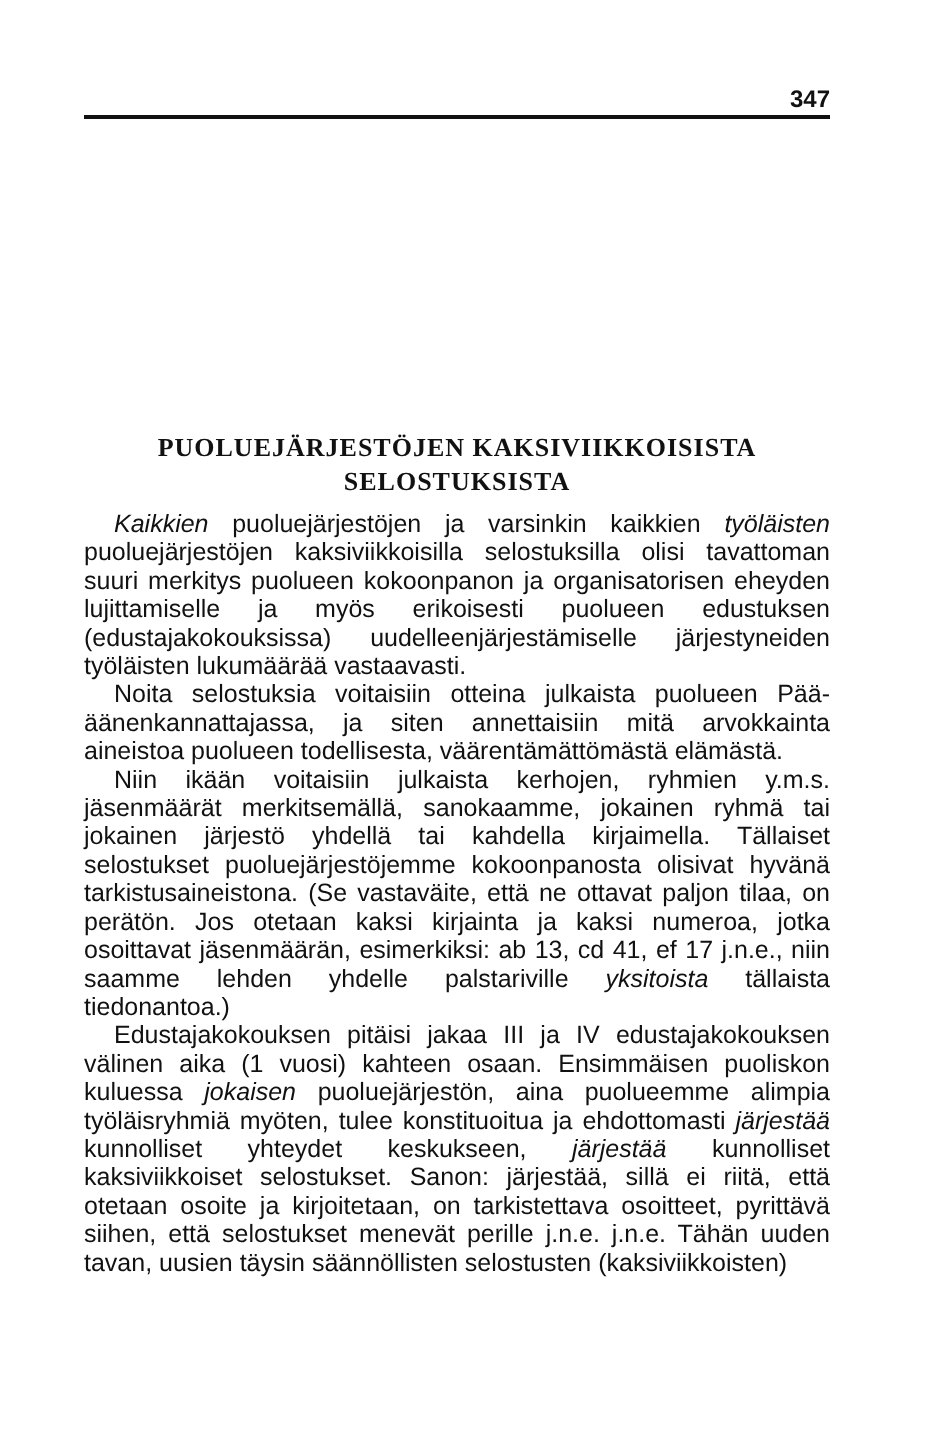347
PUOLUEJÄRJESTÖJEN KAKSIVIIKKOISISTA
SELOSTUKSISTA
Kaikkien puoluejärjestöjen ja varsinkin kaikkien työläisten puoluejärjestöjen kaksiviikkoisilla selostuksilla olisi tavattoman suuri merkitys puolueen kokoonpanon ja organisatorisen eheyden lujittamiselle ja myös erikoisesti puolueen edustuksen (edustajakokouksissa) uudelleenjärjestämiselle järjestyneiden työläisten lukumäärää vastaavasti.
Noita selostuksia voitaisiin otteina julkaista puolueen Pää-äänenkannattajassa, ja siten annettaisiin mitä arvokkainta aineistoa puolueen todellisesta, väärentämättömästä elämästä.
Niin ikään voitaisiin julkaista kerhojen, ryhmien y.m.s. jäsenmäärät merkitsemällä, sanokaamme, jokainen ryhmä tai jokainen järjestö yhdellä tai kahdella kirjaimella. Tällaiset selostukset puoluejärjestöjemme kokoonpanosta olisivat hyvänä tarkistusaineistona. (Se vastaväite, että ne ottavat paljon tilaa, on perätön. Jos otetaan kaksi kirjainta ja kaksi numeroa, jotka osoittavat jäsenmäärän, esimerkiksi: ab 13, cd 41, ef 17 j.n.e., niin saamme lehden yhdelle palstariville yksitoista tällaista tiedonantoa.)
Edustajakokouksen pitäisi jakaa III ja IV edustajakokouksen välinen aika (1 vuosi) kahteen osaan. Ensimmäisen puoliskon kuluessa jokaisen puoluejärjestön, aina puolueemme alimpia työläisryhmiä myöten, tulee konstituoitua ja ehdottomasti järjestää kunnolliset yhteydet keskukseen, järjestää kunnolliset kaksiviikkoiset selostukset. Sanon: järjestää, sillä ei riitä, että otetaan osoite ja kirjoitetaan, on tarkistettava osoitteet, pyrittävä siihen, että selostukset menevät perille j.n.e. j.n.e. Tähän uuden tavan, uusien täysin säännöllisten selostusten (kaksiviikkoisten)